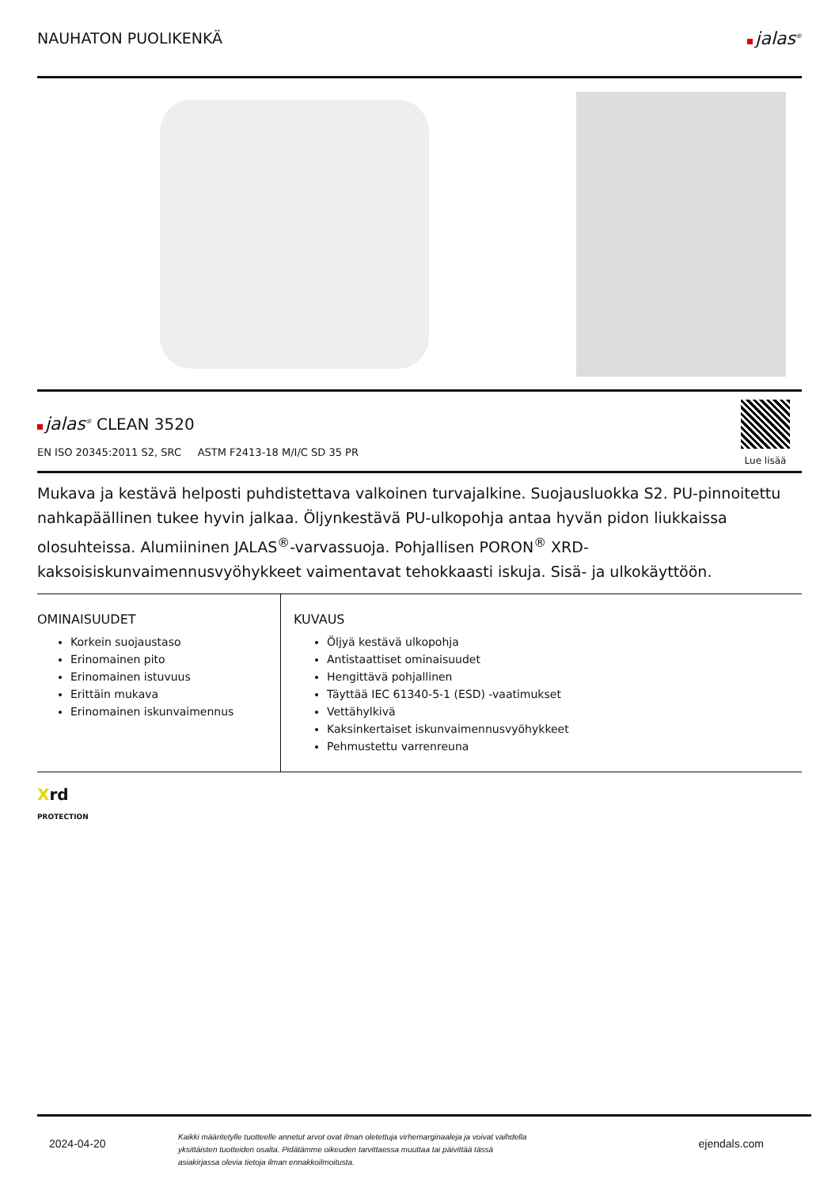NAUHATON PUOLIKENKÄ jalas<sup>®</sup>
jalas<sup>®</sup> CLEAN 3520
EN ISO 20345:2011 S2, SRC ASTM F2413-18 M/I/C SD 35 PR
Lue lisää
Mukava ja kestävä helposti puhdistettava valkoinen turvajalkine. Suojausluokka S2. PU-pinnoitettu nahkapäällinen tukee hyvin jalkaa. Öljynkestävä PU-ulkopohja antaa hyvän pidon liukkaissa olosuhteissa. Alumiininen JALAS<sup>®</sup>-varvassuoja. Pohjallisen PORON<sup>®</sup> XRD-kaksoisiskunvaimennusvyöhykkeet vaimentavat tehokkaasti iskuja. Sisä- ja ulkokäyttöön.
OMINAISUUDET
Korkein suojaustaso
Erinomainen pito
Erinomainen istuvuus
Erittäin mukava
Erinomainen iskunvaimennus
KUVAUS
Öljyä kestävä ulkopohja
Antistaattiset ominaisuudet
Hengittävä pohjallinen
Täyttää IEC 61340-5-1 (ESD) -vaatimukset
Vettähylkivä
Kaksinkertaiset iskunvaimennusvyöhykkeet
Pehmustettu varrenreuna
Xrd
PROTECTION
2024-04-20
Kaikki määritetylle tuotteelle annetut arvot ovat ilman oletettuja virhemarginaaleja ja voivat vaihdella yksittäisten tuotteiden osalta. Pidätämme oikeuden tarvittaessa muuttaa tai päivittää tässä asiakirjassa olevia tietoja ilman ennakkoilmoitusta.
ejendals.com